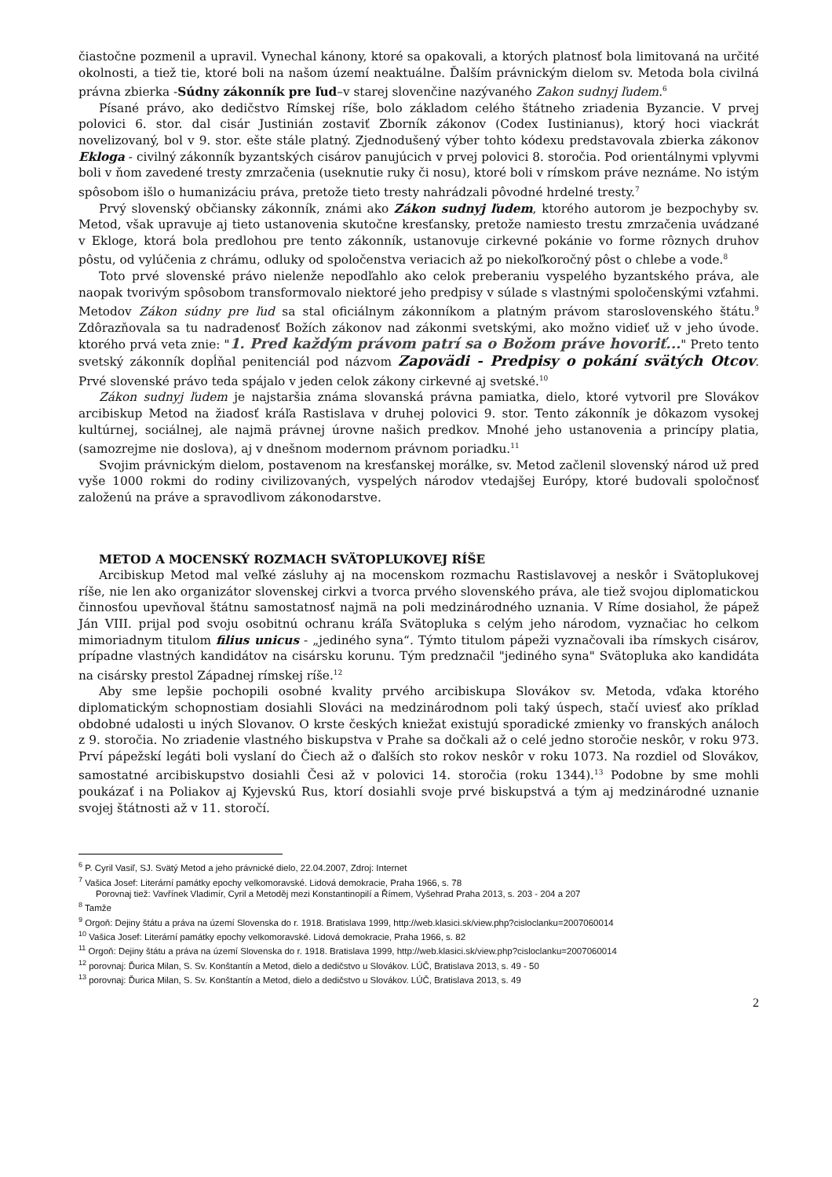čiastočne pozmenil a upravil. Vynechal kánony, ktoré sa opakovali, a ktorých platnosť bola limitovaná na určité okolnosti, a tiež tie, ktoré boli na našom území neaktuálne. Ďalším právnickým dielom sv. Metoda bola civilná právna zbierka -Súdny zákonník pre ľud–v starej slovenčine nazývaného Zakon sudnyj ľudem.<sup>6</sup>
Písané právo, ako dedičstvo Rímskej ríše, bolo základom celého štátneho zriadenia Byzancie. V prvej polovici 6. stor. dal cisár Justinián zostaviť Zborník zákonov (Codex Iustinianus), ktorý hoci viackrát novelizovaný, bol v 9. stor. ešte stále platný. Zjednodušený výber tohto kódexu predstavovala zbierka zákonov Ekloga - civilný zákonník byzantských cisárov panujúcich v prvej polovici 8. storočia. Pod orientálnymi vplyvmi boli v ňom zavedené tresty zmrzačenia (useknutie ruky či nosu), ktoré boli v rímskom práve neznáme. No istým spôsobom išlo o humanizáciu práva, pretože tieto tresty nahrádzali pôvodné hrdelné tresty.<sup>7</sup>
Prvý slovenský občiansky zákonník, známi ako Zákon sudnyj ľudem, ktorého autorom je bezpochyby sv. Metod, však upravuje aj tieto ustanovenia skutočne kresťansky, pretože namiesto trestu zmrzačenia uvádzané v Ekloge, ktorá bola predlohou pre tento zákonník, ustanovuje cirkevné pokánie vo forme rôznych druhov pôstu, od vylúčenia z chrámu, odluky od spoločenstva veriacich až po niekoľkoročný pôst o chlebe a vode.<sup>8</sup>
Toto prvé slovenské právo nielenže nepodľahlo ako celok preberaniu vyspelého byzantského práva, ale naopak tvorivým spôsobom transformovalo niektoré jeho predpisy v súlade s vlastnými spoločenskými vzťahmi. Metodov Zákon súdny pre ľud sa stal oficiálnym zákonníkom a platným právom staroslovenského štátu.<sup>9</sup> Zdôrazňovala sa tu nadradenosť Božích zákonov nad zákonmi svetskými, ako možno vidieť už v jeho úvode. ktorého prvá veta znie: "1. Pred každým právom patrí sa o Božom práve hovoriť..." Preto tento svetský zákonník dopĺňal penitenciál pod názvom Zapovädi - Predpisy o pokání svätých Otcov. Prvé slovenské právo teda spájalo v jeden celok zákony cirkevné aj svetské.<sup>10</sup>
Zákon sudnyj ľudem je najstaršia známa slovanská právna pamiatka, dielo, ktoré vytvoril pre Slovákov arcibiskup Metod na žiadosť kráľa Rastislava v druhej polovici 9. stor. Tento zákonník je dôkazom vysokej kultúrnej, sociálnej, ale najmä právnej úrovne našich predkov. Mnohé jeho ustanovenia a princípy platia, (samozrejme nie doslova), aj v dnešnom modernom právnom poriadku.<sup>11</sup>
Svojim právnickým dielom, postavenom na kresťanskej morálke, sv. Metod začlenil slovenský národ už pred vyše 1000 rokmi do rodiny civilizovaných, vyspelých národov vtedajšej Európy, ktoré budovali spoločnosť založenú na práve a spravodlivom zákonodarstve.
METOD A MOCENSKÝ ROZMACH SVÄTOPLUKOVEJ RÍŠE
Arcibiskup Metod mal veľké zásluhy aj na mocenskom rozmachu Rastislavovej a neskôr i Svätoplukovej ríše, nie len ako organizátor slovenskej cirkvi a tvorca prvého slovenského práva, ale tiež svojou diplomatickou činnosťou upevňoval štátnu samostatnosť najmä na poli medzinárodného uznania. V Ríme dosiahol, že pápež Ján VIII. prijal pod svoju osobitnú ochranu kráľa Svätopluka s celým jeho národom, vyznačiac ho celkom mimoriadnym titulom filius unicus - „jediného syna“. Týmto titulom pápeži vyznačovali iba rímskych cisárov, prípadne vlastných kandidátov na cisársku korunu. Tým predznačil "jediného syna" Svätopluka ako kandidáta na cisársky prestol Západnej rímskej ríše.<sup>12</sup>
Aby sme lepšie pochopili osobné kvality prvého arcibiskupa Slovákov sv. Metoda, vďaka ktorého diplomatickým schopnostiam dosiahli Slováci na medzinárodnom poli taký úspech, stačí uviesť ako príklad obdobné udalosti u iných Slovanov. O krste českých kniežat existujú sporadické zmienky vo franských análoch z 9. storočia. No zriadenie vlastného biskupstva v Prahe sa dočkali až o celé jedno storočie neskôr, v roku 973. Prví pápežskí legáti boli vyslaní do Čiech až o ďalších sto rokov neskôr v roku 1073. Na rozdiel od Slovákov, samostatné arcibiskupstvo dosiahli Česi až v polovici 14. storočia (roku 1344).<sup>13</sup> Podobne by sme mohli poukázať i na Poliakov aj Kyjevskú Rus, ktorí dosiahli svoje prvé biskupstvá a tým aj medzinárodné uznanie svojej štátnosti až v 11. storočí.
<sup>6</sup> P. Cyril Vasiľ, SJ. Svätý Metod a jeho právnické dielo, 22.04.2007, Zdroj: Internet
<sup>7</sup> Vašica Josef: Literární památky epochy velkomoravské. Lidová demokracie, Praha 1966, s. 78
Porovnaj tiež: Vavřínek Vladimír, Cyril a Metoděj mezi Konstantinopilí a Římem, Vyšehrad Praha 2013, s. 203 - 204 a 207
<sup>8</sup> Tamže
<sup>9</sup> Orgoň: Dejiny štátu a práva na území Slovenska do r. 1918. Bratislava 1999, http://web.klasici.sk/view.php?cisloclanku=2007060014
<sup>10</sup> Vašica Josef: Literární památky epochy velkomoravské. Lidová demokracie, Praha 1966, s. 82
<sup>11</sup> Orgoň: Dejiny štátu a práva na území Slovenska do r. 1918. Bratislava 1999, http://web.klasici.sk/view.php?cisloclanku=2007060014
<sup>12</sup> porovnaj: Ďurica Milan, S. Sv. Konštantín a Metod, dielo a dedičstvo u Slovákov. LÚČ, Bratislava 2013, s. 49 - 50
<sup>13</sup> porovnaj: Ďurica Milan, S. Sv. Konštantín a Metod, dielo a dedičstvo u Slovákov. LÚČ, Bratislava 2013, s. 49
2